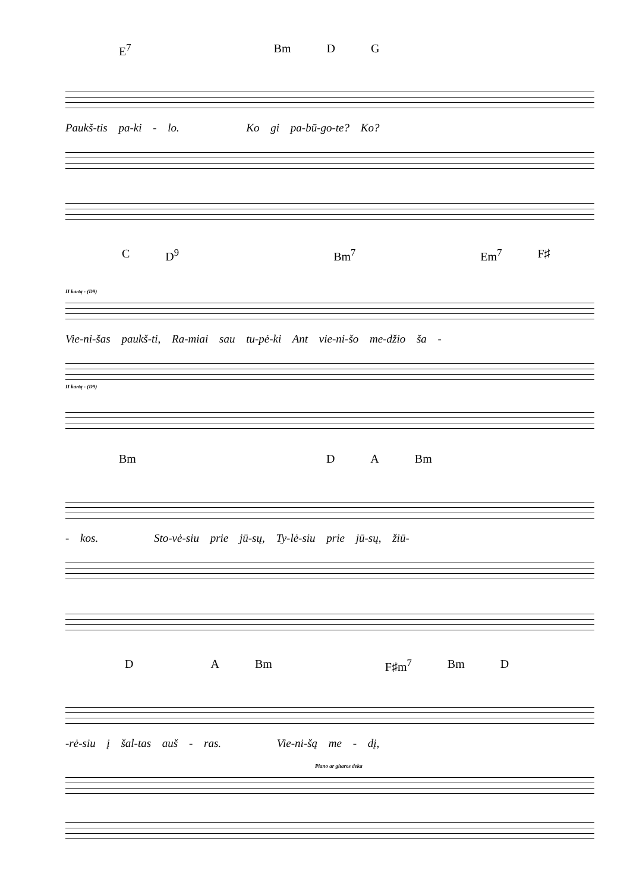E<sup>7</sup> Bm D G
Paukš-tis pa-ki - lo. Ko gi pa-bū-go-te? Ko?
C D<sup>9</sup> Bm<sup>7</sup> Em<sup>7</sup> F♯
II kartą - (D9)
Vie-ni-šas paukš-ti, Ra-miai sau tu-pė-ki Ant vie-ni-šo me-džio ša -
II kartą - (D9)
Bm D A Bm
- kos. Sto-vė-siu prie jū-sų, Ty-lė-siu prie jū-sų, žiū-
D A Bm F♯m<sup>7</sup> Bm D
-rė-siu į šal-tas auš - ras. Vie-ni-šą me - dį,
Piano ar gitaros deka